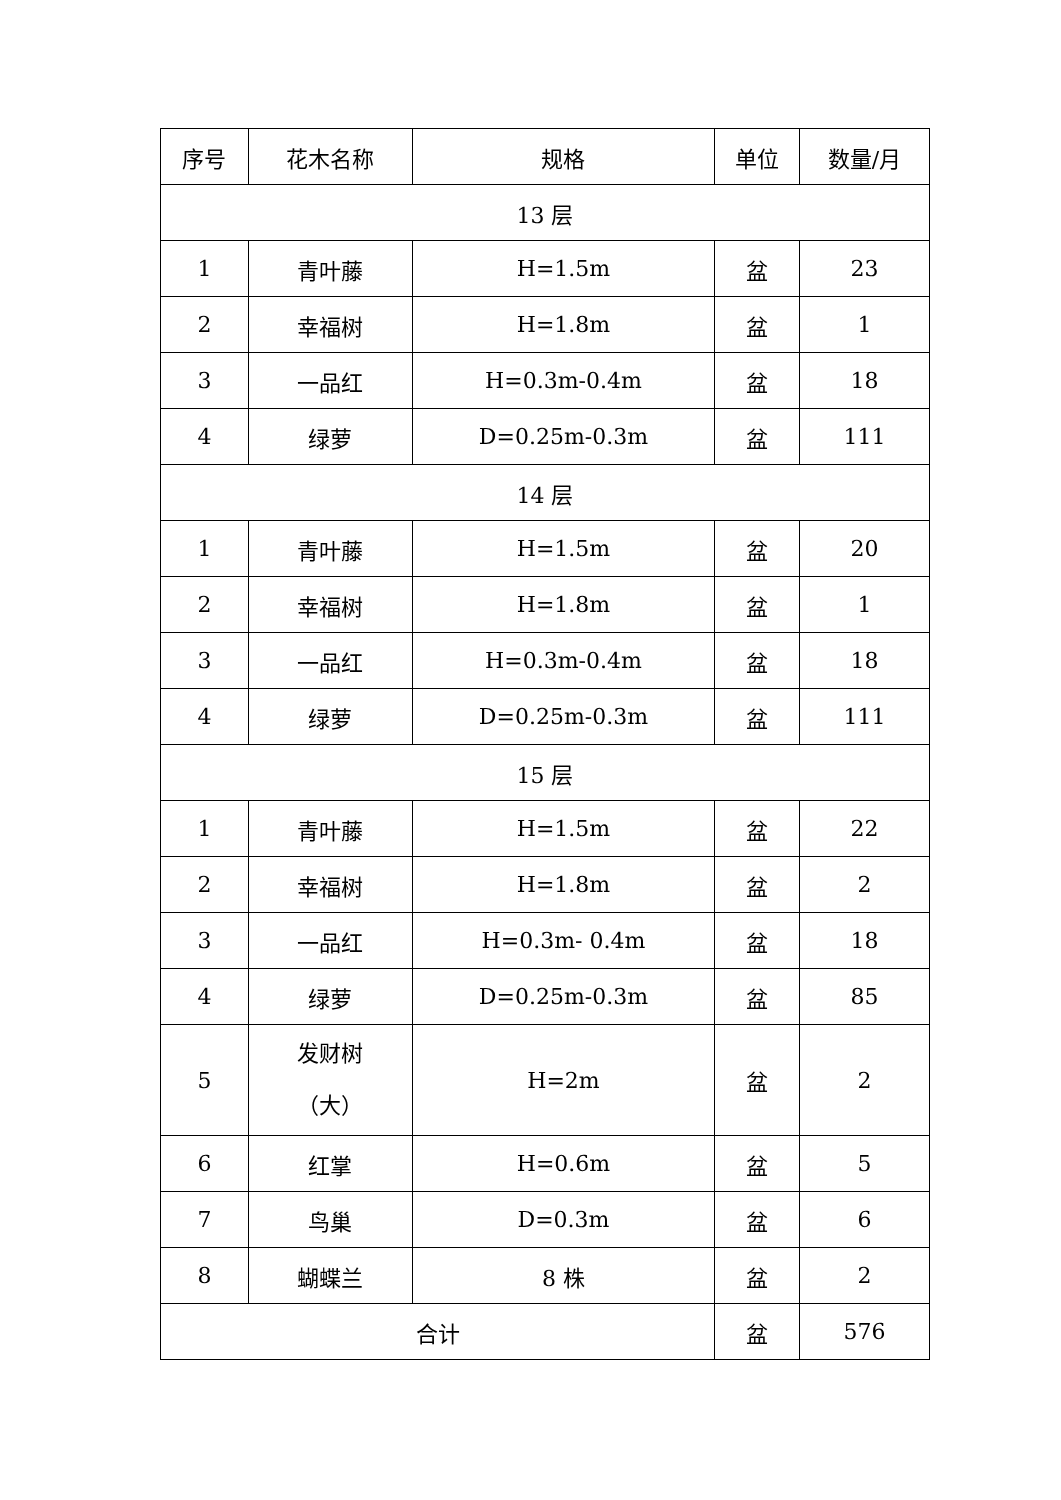| 序号 | 花木名称 | 规格 | 单位 | 数量/月 |
| --- | --- | --- | --- | --- |
| 13 层 | | | | |
| 1 | 青叶藤 | H=1.5m | 盆 | 23 |
| 2 | 幸福树 | H=1.8m | 盆 | 1 |
| 3 | 一品红 | H=0.3m-0.4m | 盆 | 18 |
| 4 | 绿萝 | D=0.25m-0.3m | 盆 | 111 |
| 14 层 | | | | |
| 1 | 青叶藤 | H=1.5m | 盆 | 20 |
| 2 | 幸福树 | H=1.8m | 盆 | 1 |
| 3 | 一品红 | H=0.3m-0.4m | 盆 | 18 |
| 4 | 绿萝 | D=0.25m-0.3m | 盆 | 111 |
| 15 层 | | | | |
| 1 | 青叶藤 | H=1.5m | 盆 | 22 |
| 2 | 幸福树 | H=1.8m | 盆 | 2 |
| 3 | 一品红 | H=0.3m- 0.4m | 盆 | 18 |
| 4 | 绿萝 | D=0.25m-0.3m | 盆 | 85 |
| 5 | 发财树 （大） | H=2m | 盆 | 2 |
| 6 | 红掌 | H=0.6m | 盆 | 5 |
| 7 | 鸟巢 | D=0.3m | 盆 | 6 |
| 8 | 蝴蝶兰 | 8 株 | 盆 | 2 |
| 合计 | | | 盆 | 576 |